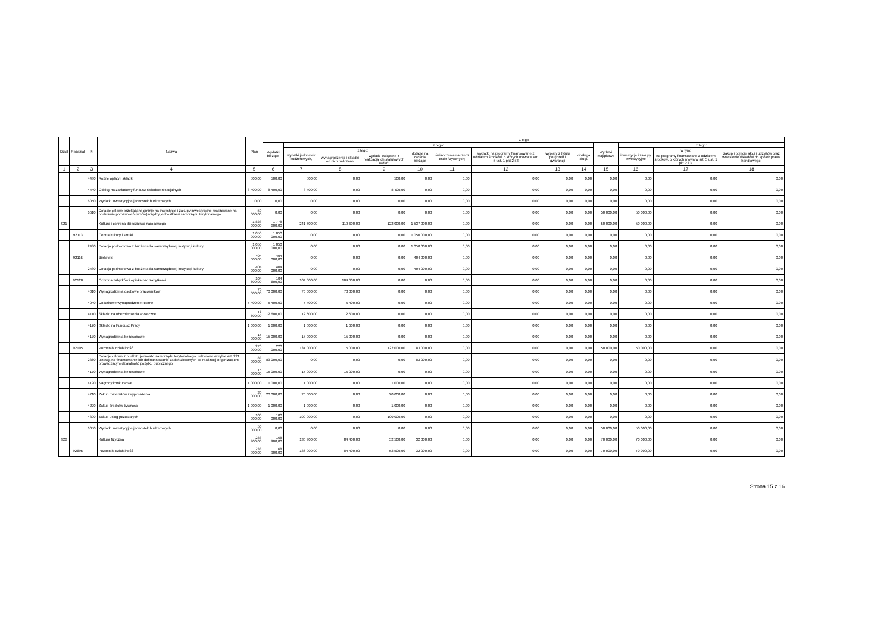| Dział | Rozdział | § | Nazwa | Plan | Z tego | | | | | | | | | | | | |
| --- | --- | --- | --- | --- | --- | --- | --- | --- | --- | --- | --- | --- | --- | --- | --- | --- | --- |
| | | | | | Wydatki bieżące | z tego: | | | | | | | | Wydatki majątkowe | z tego: | | |
| | | | | | | wydatki jednostek budżetowych, | z tego: | | dotacje na zadania bieżące | świadczenia na rzecz osób fizycznych; | wydatki na programy finansowane z udziałem środków, o których mowa w art. 5 ust. 1 pkt 2 i 3 | wypłaty z tytułu poręczeń i gwarancji | obsługa długu | | inwestycje i zakupy inwestycyjne | w tym: | zakup i objęcie akcji i udziałów oraz wniesienie wkładów do spółek prawa handlowego. |
| | | | | | | | wynagrodzenia i składki od nich naliczane | wydatki związane z realizacją ich statutowych zadań; | | | | | | | | na programy finansowane z udziałem środków, o których mowa w art. 5 ust. 1 pkt 2 i 3, | |
| 1 | 2 | 3 | 4 | 5 | 6 | 7 | 8 | 9 | 10 | 11 | 12 | 13 | 14 | 15 | 16 | 17 | 18 |
| | | 4430 | Różne opłaty i składki | 500,00 | 500,00 | 500,00 | 0,00 | 500,00 | 0,00 | 0,00 | 0,00 | 0,00 | 0,00 | 0,00 | 0,00 | 0,00 | 0,00 |
| | | 4440 | Odpisy na zakładowy fundusz świadczeń socjalnych | 8 400,00 | 8 400,00 | 8 400,00 | 0,00 | 8 400,00 | 0,00 | 0,00 | 0,00 | 0,00 | 0,00 | 0,00 | 0,00 | 0,00 | 0,00 |
| | | 6050 | Wydatki inwestycyjne jednostek budżetowych | 0,00 | 0,00 | 0,00 | 0,00 | 0,00 | 0,00 | 0,00 | 0,00 | 0,00 | 0,00 | 0,00 | 0,00 | 0,00 | 0,00 |
| | | 6610 | Dotacje celowe przekazane gminie na inwestycje i zakupy inwestycyjne realizowane na podstawie porozumień (umów) między jednostkami samorządu terytorialnego | 50 000,00 | 0,00 | 0,00 | 0,00 | 0,00 | 0,00 | 0,00 | 0,00 | 0,00 | 0,00 | 50 000,00 | 50 000,00 | 0,00 | 0,00 |
| 921 | | | Kultura i ochrona dziedzictwa narodowego | 1 828 600,00 | 1 778 600,00 | 241 600,00 | 119 600,00 | 122 000,00 | 1 537 000,00 | 0,00 | 0,00 | 0,00 | 0,00 | 50 000,00 | 50 000,00 | 0,00 | 0,00 |
| | 92113 | | Centra kultury i sztuki | 1 050 000,00 | 1 050 000,00 | 0,00 | 0,00 | 0,00 | 1 050 000,00 | 0,00 | 0,00 | 0,00 | 0,00 | 0,00 | 0,00 | 0,00 | 0,00 |
| | | 2480 | Dotacja podmiotowa z budżetu dla samorządowej instytucji kultury | 1 050 000,00 | 1 050 000,00 | 0,00 | 0,00 | 0,00 | 1 050 000,00 | 0,00 | 0,00 | 0,00 | 0,00 | 0,00 | 0,00 | 0,00 | 0,00 |
| | 92116 | | Biblioteki | 404 000,00 | 404 000,00 | 0,00 | 0,00 | 0,00 | 404 000,00 | 0,00 | 0,00 | 0,00 | 0,00 | 0,00 | 0,00 | 0,00 | 0,00 |
| | | 2480 | Dotacja podmiotowa z budżetu dla samorządowej instytucji kultury | 404 000,00 | 404 000,00 | 0,00 | 0,00 | 0,00 | 404 000,00 | 0,00 | 0,00 | 0,00 | 0,00 | 0,00 | 0,00 | 0,00 | 0,00 |
| | 92120 | | Ochrona zabytków i opieka nad zabytkami | 104 600,00 | 104 600,00 | 104 600,00 | 104 600,00 | 0,00 | 0,00 | 0,00 | 0,00 | 0,00 | 0,00 | 0,00 | 0,00 | 0,00 | 0,00 |
| | | 4010 | Wynagrodzenia osobowe pracowników | 70 000,00 | 70 000,00 | 70 000,00 | 70 000,00 | 0,00 | 0,00 | 0,00 | 0,00 | 0,00 | 0,00 | 0,00 | 0,00 | 0,00 | 0,00 |
| | | 4040 | Dodatkowe wynagrodzenie roczne | 5 400,00 | 5 400,00 | 5 400,00 | 5 400,00 | 0,00 | 0,00 | 0,00 | 0,00 | 0,00 | 0,00 | 0,00 | 0,00 | 0,00 | 0,00 |
| | | 4110 | Składki na ubezpieczenia społeczne | 12 600,00 | 12 600,00 | 12 600,00 | 12 600,00 | 0,00 | 0,00 | 0,00 | 0,00 | 0,00 | 0,00 | 0,00 | 0,00 | 0,00 | 0,00 |
| | | 4120 | Składki na Fundusz Pracy | 1 600,00 | 1 600,00 | 1 600,00 | 1 600,00 | 0,00 | 0,00 | 0,00 | 0,00 | 0,00 | 0,00 | 0,00 | 0,00 | 0,00 | 0,00 |
| | | 4170 | Wynagrodzenia bezosobowe | 15 000,00 | 15 000,00 | 15 000,00 | 15 000,00 | 0,00 | 0,00 | 0,00 | 0,00 | 0,00 | 0,00 | 0,00 | 0,00 | 0,00 | 0,00 |
| | 92195 | | Pozostała działalność | 270 000,00 | 220 000,00 | 137 000,00 | 15 000,00 | 122 000,00 | 83 000,00 | 0,00 | 0,00 | 0,00 | 0,00 | 50 000,00 | 50 000,00 | 0,00 | 0,00 |
| | | 2360 | Dotacje celowe z budżetu jednostki samorządu terytorialnego, udzielone w trybie art. 221 ustawy, na finansowanie lub dofinansowanie zadań zleconych do realizacji organizacjom prowadzącym działalność pożytku publicznego | 83 000,00 | 83 000,00 | 0,00 | 0,00 | 0,00 | 83 000,00 | 0,00 | 0,00 | 0,00 | 0,00 | 0,00 | 0,00 | 0,00 | 0,00 |
| | | 4170 | Wynagrodzenia bezosobowe | 15 000,00 | 15 000,00 | 15 000,00 | 15 000,00 | 0,00 | 0,00 | 0,00 | 0,00 | 0,00 | 0,00 | 0,00 | 0,00 | 0,00 | 0,00 |
| | | 4190 | Nagrody konkursowe | 1 000,00 | 1 000,00 | 1 000,00 | 0,00 | 1 000,00 | 0,00 | 0,00 | 0,00 | 0,00 | 0,00 | 0,00 | 0,00 | 0,00 | 0,00 |
| | | 4210 | Zakup materiałów i wyposażenia | 20 000,00 | 20 000,00 | 20 000,00 | 0,00 | 20 000,00 | 0,00 | 0,00 | 0,00 | 0,00 | 0,00 | 0,00 | 0,00 | 0,00 | 0,00 |
| | | 4220 | Zakup środków żywności | 1 000,00 | 1 000,00 | 1 000,00 | 0,00 | 1 000,00 | 0,00 | 0,00 | 0,00 | 0,00 | 0,00 | 0,00 | 0,00 | 0,00 | 0,00 |
| | | 4300 | Zakup usług pozostałych | 100 000,00 | 100 000,00 | 100 000,00 | 0,00 | 100 000,00 | 0,00 | 0,00 | 0,00 | 0,00 | 0,00 | 0,00 | 0,00 | 0,00 | 0,00 |
| | | 6050 | Wydatki inwestycyjne jednostek budżetowych | 50 000,00 | 0,00 | 0,00 | 0,00 | 0,00 | 0,00 | 0,00 | 0,00 | 0,00 | 0,00 | 50 000,00 | 50 000,00 | 0,00 | 0,00 |
| 926 | | | Kultura fizyczna | 238 900,00 | 168 900,00 | 136 900,00 | 84 400,00 | 52 500,00 | 32 000,00 | 0,00 | 0,00 | 0,00 | 0,00 | 70 000,00 | 70 000,00 | 0,00 | 0,00 |
| | 92695 | | Pozostała działalność | 238 900,00 | 168 900,00 | 136 900,00 | 84 400,00 | 52 500,00 | 32 000,00 | 0,00 | 0,00 | 0,00 | 0,00 | 70 000,00 | 70 000,00 | 0,00 | 0,00 |
Strona 15 z 16